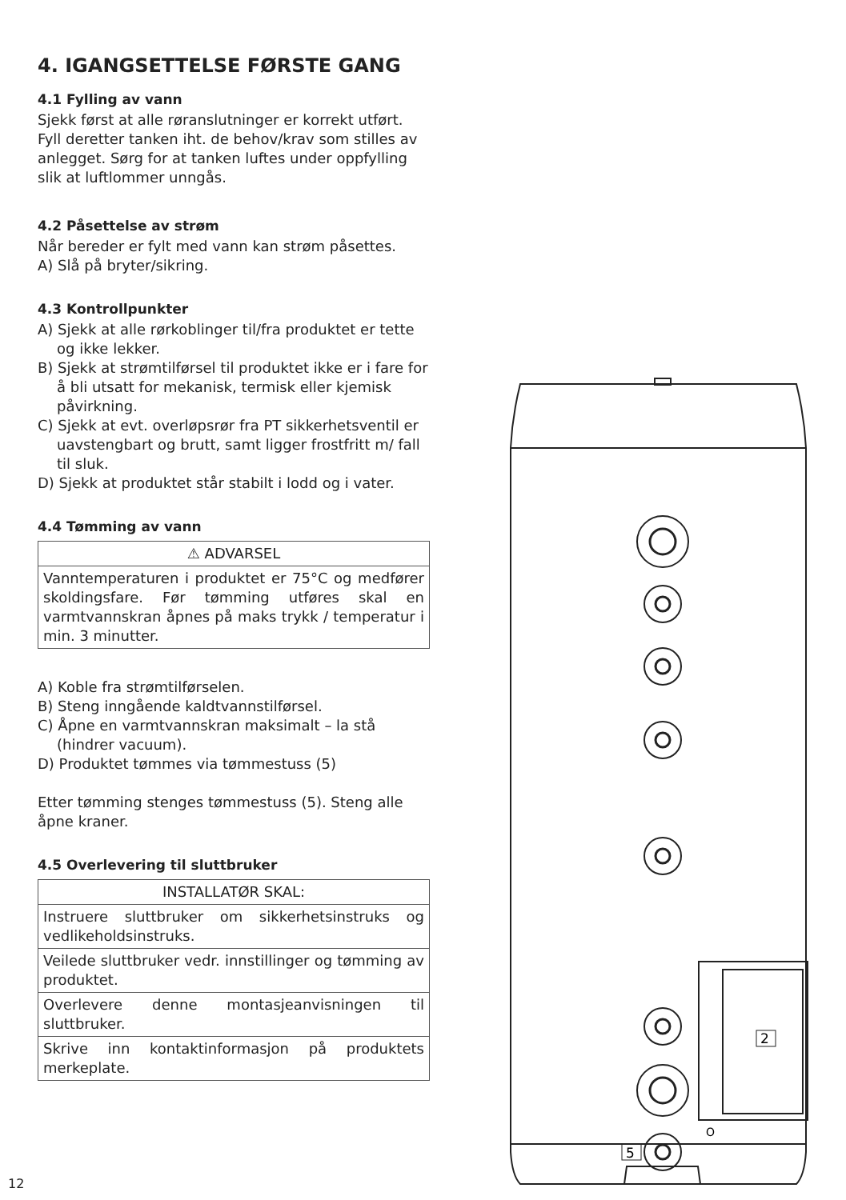4. IGANGSETTELSE FØRSTE GANG
4.1 Fylling av vann
Sjekk først at alle røranslutninger er korrekt utført. Fyll deretter tanken iht. de behov/krav som stilles av anlegget. Sørg for at tanken luftes under oppfylling slik at luftlommer unngås.
4.2 Påsettelse av strøm
Når bereder er fylt med vann kan strøm påsettes.
A) Slå på bryter/sikring.
4.3 Kontrollpunkter
A) Sjekk at alle rørkoblinger til/fra produktet er tette og ikke lekker.
B) Sjekk at strømtilførsel til produktet ikke er i fare for å bli utsatt for mekanisk, termisk eller kjemisk påvirkning.
C) Sjekk at evt. overløpsrør fra PT sikkerhetsventil er uavstengbart og brutt, samt ligger frostfritt m/ fall til sluk.
D) Sjekk at produktet står stabilt i lodd og i vater.
4.4 Tømming av vann
| ⚠ ADVARSEL |
| --- |
| Vanntemperaturen i produktet er 75°C og medfører skoldingsfare. Før tømming utføres skal en varmtvannskran åpnes på maks trykk / temperatur i min. 3 minutter. |
A) Koble fra strømtilførselen.
B) Steng inngående kaldtvannstilførsel.
C) Åpne en varmtvannskran maksimalt – la stå (hindrer vacuum).
D) Produktet tømmes via tømmestuss (5)
Etter tømming stenges tømmestuss (5). Steng alle åpne kraner.
4.5 Overlevering til sluttbruker
| INSTALLATØR SKAL: |
| --- |
| Instruere sluttbruker om sikkerhetsinstruks og vedlikeholdsinstruks. |
| Veilede sluttbruker vedr. innstillinger og tømming av produktet. |
| Overlevere denne montasjeanvisningen til sluttbruker. |
| Skrive inn kontaktinformasjon på produktets merkeplate. |
2
5
O
12